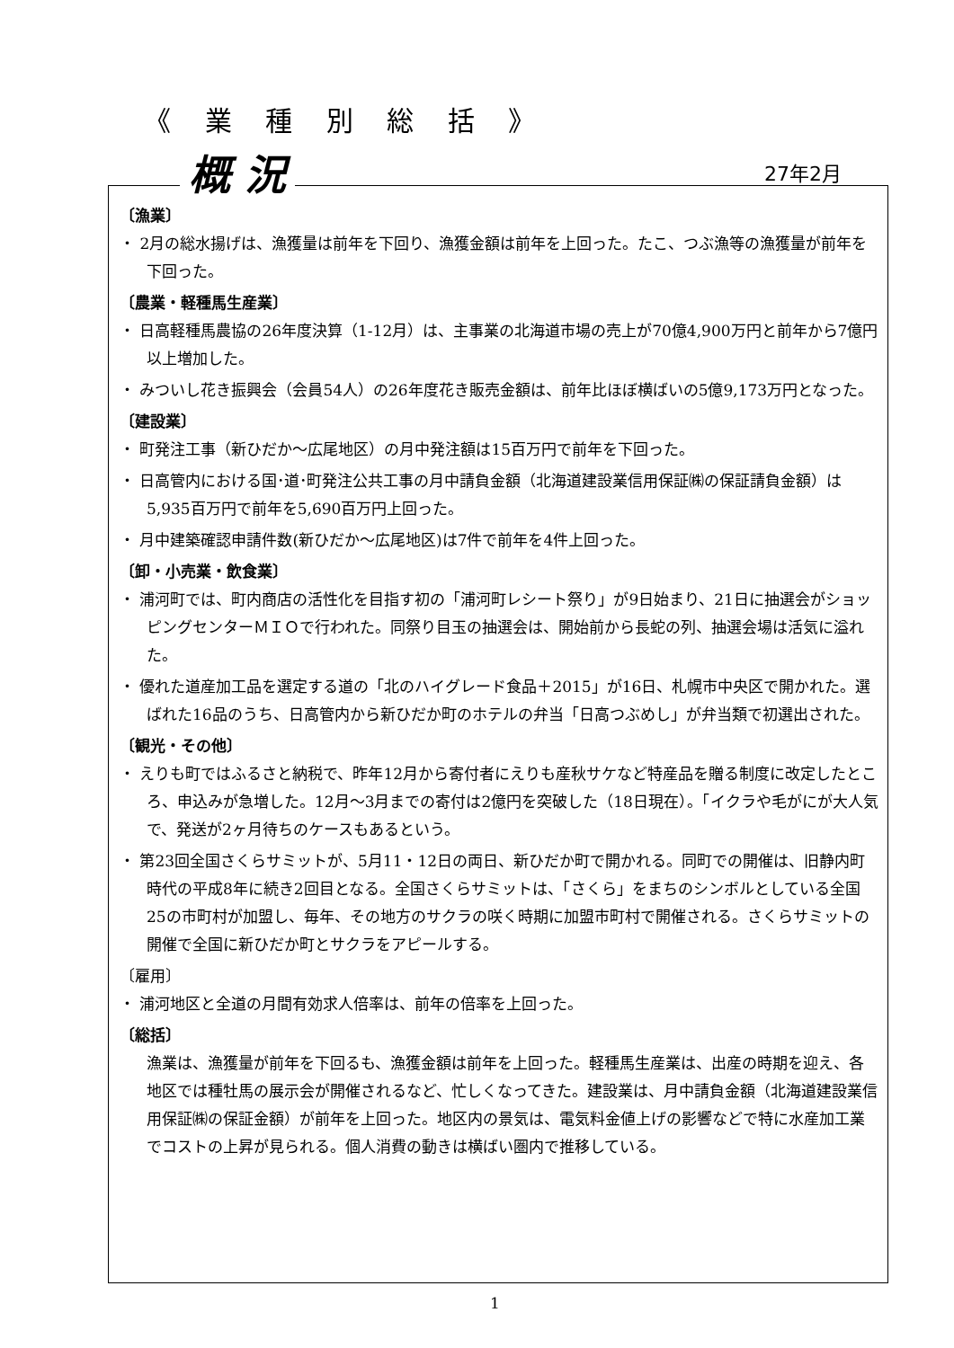《 業 種 別 総 括 》
概 況 27年2月
〔漁業〕
・ 2月の総水揚げは、漁獲量は前年を下回り、漁獲金額は前年を上回った。たこ、つぶ漁等の漁獲量が前年を下回った。
〔農業・軽種馬生産業〕
・ 日高軽種馬農協の26年度決算（1-12月）は、主事業の北海道市場の売上が70億4,900万円と前年から7億円以上増加した。
・ みついし花き振興会（会員54人）の26年度花き販売金額は、前年比ほぼ横ばいの5億9,173万円となった。
〔建設業〕
・ 町発注工事（新ひだか～広尾地区）の月中発注額は15百万円で前年を下回った。
・ 日高管内における国･道･町発注公共工事の月中請負金額（北海道建設業信用保証㈱の保証請負金額）は 5,935百万円で前年を5,690百万円上回った。
・ 月中建築確認申請件数(新ひだか～広尾地区)は7件で前年を4件上回った。
〔卸・小売業・飲食業〕
・ 浦河町では、町内商店の活性化を目指す初の「浦河町レシート祭り」が9日始まり、21日に抽選会がショッピングセンターＭＩＯで行われた。同祭り目玉の抽選会は、開始前から長蛇の列、抽選会場は活気に溢れた。
・ 優れた道産加工品を選定する道の「北のハイグレード食品＋2015」が16日、札幌市中央区で開かれた。選ばれた16品のうち、日高管内から新ひだか町のホテルの弁当「日高つぶめし」が弁当類で初選出された。
〔観光・その他〕
・ えりも町ではふるさと納税で、昨年12月から寄付者にえりも産秋サケなど特産品を贈る制度に改定したところ、申込みが急増した。12月～3月までの寄付は2億円を突破した（18日現在）。「イクラや毛がにが大人気で、発送が2ヶ月待ちのケースもあるという。
・ 第23回全国さくらサミットが、5月11・12日の両日、新ひだか町で開かれる。同町での開催は、旧静内町時代の平成8年に続き2回目となる。全国さくらサミットは、「さくら」をまちのシンボルとしている全国25の市町村が加盟し、毎年、その地方のサクラの咲く時期に加盟市町村で開催される。さくらサミットの開催で全国に新ひだか町とサクラをアピールする。
〔雇用〕
・ 浦河地区と全道の月間有効求人倍率は、前年の倍率を上回った。
〔総括〕
漁業は、漁獲量が前年を下回るも、漁獲金額は前年を上回った。軽種馬生産業は、出産の時期を迎え、各地区では種牡馬の展示会が開催されるなど、忙しくなってきた。建設業は、月中請負金額（北海道建設業信用保証㈱の保証金額）が前年を上回った。地区内の景気は、電気料金値上げの影響などで特に水産加工業でコストの上昇が見られる。個人消費の動きは横ばい圏内で推移している。
1